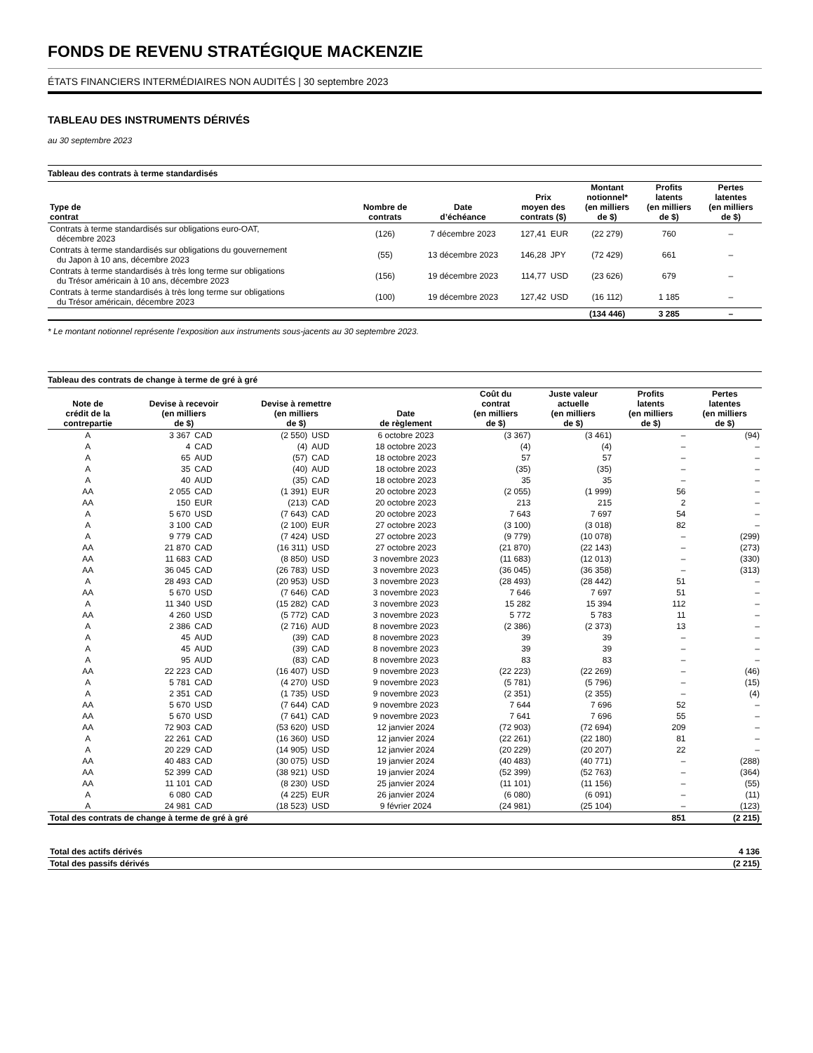FONDS DE REVENU STRATÉGIQUE MACKENZIE
ÉTATS FINANCIERS INTERMÉDIAIRES NON AUDITÉS | 30 septembre 2023
TABLEAU DES INSTRUMENTS DÉRIVÉS
au 30 septembre 2023
| Tableau des contrats à terme standardisés | | | | | | | |
| Type de contrat | Nombre de contrats | Date d’échéance | Prix moyen des contrats ($) | | Montant notionnel* (en milliers de $) | Profits latents (en milliers de $) | Pertes latentes (en milliers de $) |
| Contrats à terme standardisés sur obligations euro-OAT, décembre 2023 | (126) | 7 décembre 2023 | 127,41 | EUR | (22 279) | 760 | – |
| Contrats à terme standardisés sur obligations du gouvernement du Japon à 10 ans, décembre 2023 | (55) | 13 décembre 2023 | 146,28 | JPY | (72 429) | 661 | – |
| Contrats à terme standardisés à très long terme sur obligations du Trésor américain à 10 ans, décembre 2023 | (156) | 19 décembre 2023 | 114,77 | USD | (23 626) | 679 | – |
| Contrats à terme standardisés à très long terme sur obligations du Trésor américain, décembre 2023 | (100) | 19 décembre 2023 | 127,42 | USD | (16 112) | 1 185 | – |
| | | | | | (134 446) | 3 285 | – |
* Le montant notionnel représente l’exposition aux instruments sous-jacents au 30 septembre 2023.
| Tableau des contrats de change à terme de gré à gré | | | | | | | | | |
| Note de crédit de la contrepartie | Devise à recevoir (en milliers de $) | | Devise à remettre (en milliers de $) | | Date de règlement | Coût du contrat (en milliers de $) | Juste valeur actuelle (en milliers de $) | Profits latents (en milliers de $) | Pertes latentes (en milliers de $) |
| A | 3 367 | CAD | (2 550) | USD | 6 octobre 2023 | (3 367) | (3 461) | – | (94) |
| A | 4 | CAD | (4) | AUD | 18 octobre 2023 | (4) | (4) | – | – |
| A | 65 | AUD | (57) | CAD | 18 octobre 2023 | 57 | 57 | – | – |
| A | 35 | CAD | (40) | AUD | 18 octobre 2023 | (35) | (35) | – | – |
| A | 40 | AUD | (35) | CAD | 18 octobre 2023 | 35 | 35 | – | – |
| AA | 2 055 | CAD | (1 391) | EUR | 20 octobre 2023 | (2 055) | (1 999) | 56 | – |
| AA | 150 | EUR | (213) | CAD | 20 octobre 2023 | 213 | 215 | 2 | – |
| A | 5 670 | USD | (7 643) | CAD | 20 octobre 2023 | 7 643 | 7 697 | 54 | – |
| A | 3 100 | CAD | (2 100) | EUR | 27 octobre 2023 | (3 100) | (3 018) | 82 | – |
| A | 9 779 | CAD | (7 424) | USD | 27 octobre 2023 | (9 779) | (10 078) | – | (299) |
| AA | 21 870 | CAD | (16 311) | USD | 27 octobre 2023 | (21 870) | (22 143) | – | (273) |
| AA | 11 683 | CAD | (8 850) | USD | 3 novembre 2023 | (11 683) | (12 013) | – | (330) |
| AA | 36 045 | CAD | (26 783) | USD | 3 novembre 2023 | (36 045) | (36 358) | – | (313) |
| A | 28 493 | CAD | (20 953) | USD | 3 novembre 2023 | (28 493) | (28 442) | 51 | – |
| AA | 5 670 | USD | (7 646) | CAD | 3 novembre 2023 | 7 646 | 7 697 | 51 | – |
| A | 11 340 | USD | (15 282) | CAD | 3 novembre 2023 | 15 282 | 15 394 | 112 | – |
| AA | 4 260 | USD | (5 772) | CAD | 3 novembre 2023 | 5 772 | 5 783 | 11 | – |
| A | 2 386 | CAD | (2 716) | AUD | 8 novembre 2023 | (2 386) | (2 373) | 13 | – |
| A | 45 | AUD | (39) | CAD | 8 novembre 2023 | 39 | 39 | – | – |
| A | 45 | AUD | (39) | CAD | 8 novembre 2023 | 39 | 39 | – | – |
| A | 95 | AUD | (83) | CAD | 8 novembre 2023 | 83 | 83 | – | – |
| AA | 22 223 | CAD | (16 407) | USD | 9 novembre 2023 | (22 223) | (22 269) | – | (46) |
| A | 5 781 | CAD | (4 270) | USD | 9 novembre 2023 | (5 781) | (5 796) | – | (15) |
| A | 2 351 | CAD | (1 735) | USD | 9 novembre 2023 | (2 351) | (2 355) | – | (4) |
| AA | 5 670 | USD | (7 644) | CAD | 9 novembre 2023 | 7 644 | 7 696 | 52 | – |
| AA | 5 670 | USD | (7 641) | CAD | 9 novembre 2023 | 7 641 | 7 696 | 55 | – |
| AA | 72 903 | CAD | (53 620) | USD | 12 janvier 2024 | (72 903) | (72 694) | 209 | – |
| A | 22 261 | CAD | (16 360) | USD | 12 janvier 2024 | (22 261) | (22 180) | 81 | – |
| A | 20 229 | CAD | (14 905) | USD | 12 janvier 2024 | (20 229) | (20 207) | 22 | – |
| AA | 40 483 | CAD | (30 075) | USD | 19 janvier 2024 | (40 483) | (40 771) | – | (288) |
| AA | 52 399 | CAD | (38 921) | USD | 19 janvier 2024 | (52 399) | (52 763) | – | (364) |
| AA | 11 101 | CAD | (8 230) | USD | 25 janvier 2024 | (11 101) | (11 156) | – | (55) |
| A | 6 080 | CAD | (4 225) | EUR | 26 janvier 2024 | (6 080) | (6 091) | – | (11) |
| A | 24 981 | CAD | (18 523) | USD | 9 février 2024 | (24 981) | (25 104) | – | (123) |
| Total des contrats de change à terme de gré à gré | | | | | | | | 851 | (2 215) |
| Total des actifs dérivés | 4 136 |
| Total des passifs dérivés | (2 215) |